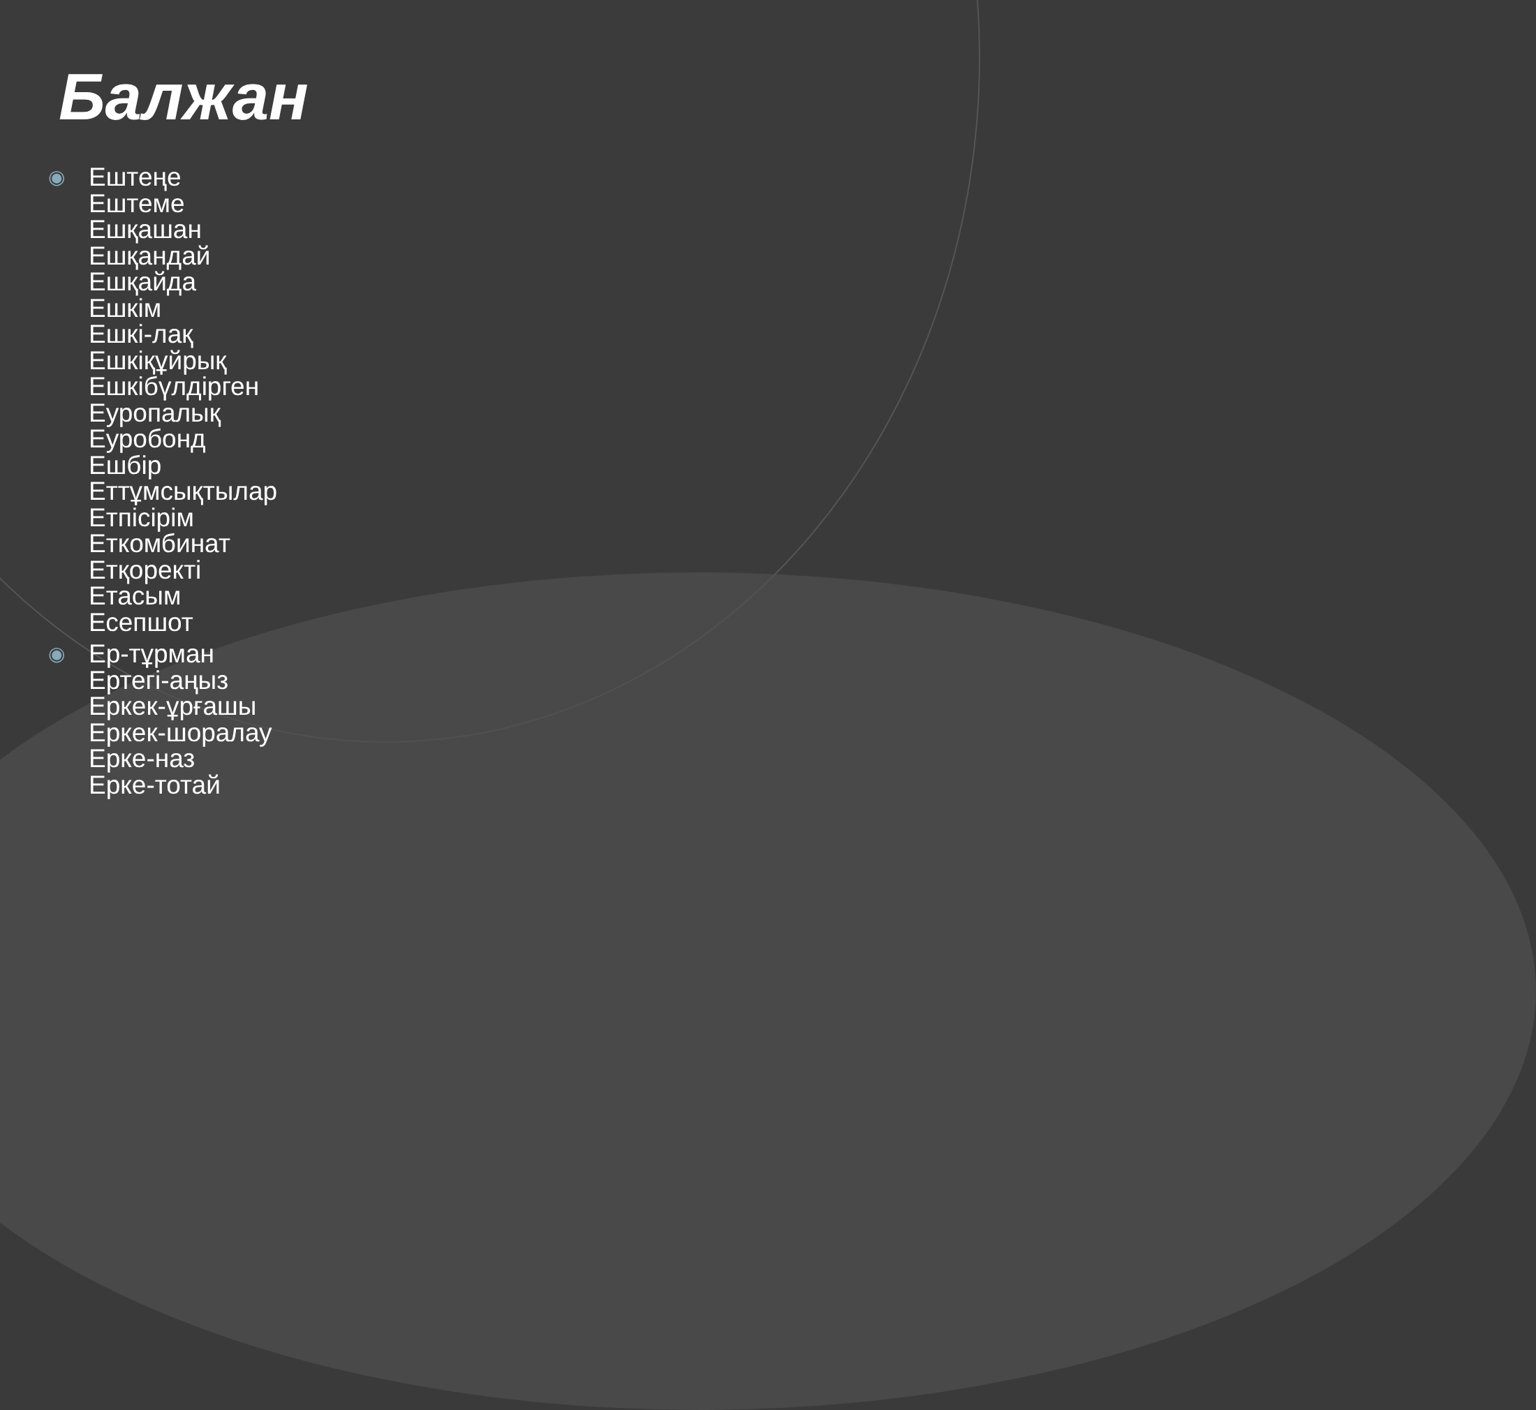Балжан
◉
Ештеңе
Ештеме
Ешқашан
Ешқандай
Ешқайда
Ешкім
Ешкі-лақ
Ешкіқұйрық
Ешкібүлдірген
Еуропалық
Еуробонд
Ешбір
Еттұмсықтылар
Етпісірім
Еткомбинат
Етқоректі
Етасым
Есепшот
◉
Ер-тұрман
Ертегі-аңыз
Еркек-ұрғашы
Еркек-шоралау
Ерке-наз
Ерке-тотай